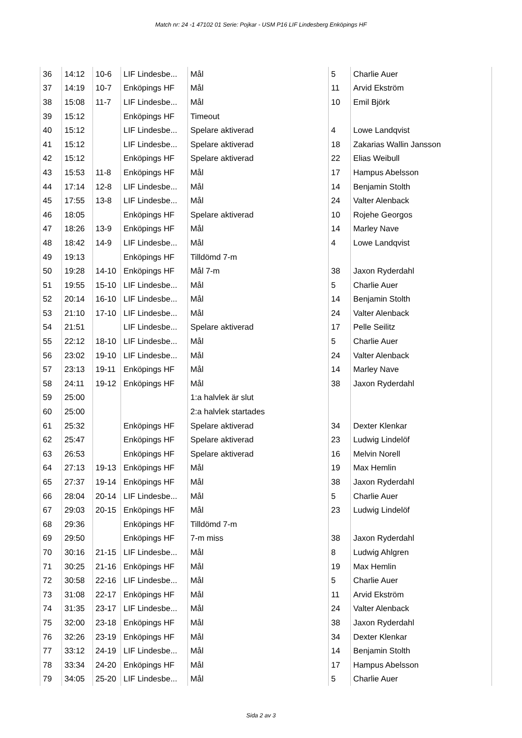Match nr: 24 -1 47102 01 Serie: Pojkar - USM P16 LIF Lindesberg Enköpings HF
| 36 | 14:12 | 10-6 | LIF Lindesbe... | Mål | 5 | Charlie Auer |
| 37 | 14:19 | 10-7 | Enköpings HF | Mål | 11 | Arvid Ekström |
| 38 | 15:08 | 11-7 | LIF Lindesbe... | Mål | 10 | Emil Björk |
| 39 | 15:12 | | Enköpings HF | Timeout | | |
| 40 | 15:12 | | LIF Lindesbe... | Spelare aktiverad | 4 | Lowe Landqvist |
| 41 | 15:12 | | LIF Lindesbe... | Spelare aktiverad | 18 | Zakarias Wallin Jansson |
| 42 | 15:12 | | Enköpings HF | Spelare aktiverad | 22 | Elias Weibull |
| 43 | 15:53 | 11-8 | Enköpings HF | Mål | 17 | Hampus Abelsson |
| 44 | 17:14 | 12-8 | LIF Lindesbe... | Mål | 14 | Benjamin Stolth |
| 45 | 17:55 | 13-8 | LIF Lindesbe... | Mål | 24 | Valter Alenback |
| 46 | 18:05 | | Enköpings HF | Spelare aktiverad | 10 | Rojehe Georgos |
| 47 | 18:26 | 13-9 | Enköpings HF | Mål | 14 | Marley Nave |
| 48 | 18:42 | 14-9 | LIF Lindesbe... | Mål | 4 | Lowe Landqvist |
| 49 | 19:13 | | Enköpings HF | Tilldömd 7-m | | |
| 50 | 19:28 | 14-10 | Enköpings HF | Mål 7-m | 38 | Jaxon Ryderdahl |
| 51 | 19:55 | 15-10 | LIF Lindesbe... | Mål | 5 | Charlie Auer |
| 52 | 20:14 | 16-10 | LIF Lindesbe... | Mål | 14 | Benjamin Stolth |
| 53 | 21:10 | 17-10 | LIF Lindesbe... | Mål | 24 | Valter Alenback |
| 54 | 21:51 | | LIF Lindesbe... | Spelare aktiverad | 17 | Pelle Seilitz |
| 55 | 22:12 | 18-10 | LIF Lindesbe... | Mål | 5 | Charlie Auer |
| 56 | 23:02 | 19-10 | LIF Lindesbe... | Mål | 24 | Valter Alenback |
| 57 | 23:13 | 19-11 | Enköpings HF | Mål | 14 | Marley Nave |
| 58 | 24:11 | 19-12 | Enköpings HF | Mål | 38 | Jaxon Ryderdahl |
| 59 | 25:00 | | | 1:a halvlek är slut | | |
| 60 | 25:00 | | | 2:a halvlek startades | | |
| 61 | 25:32 | | Enköpings HF | Spelare aktiverad | 34 | Dexter Klenkar |
| 62 | 25:47 | | Enköpings HF | Spelare aktiverad | 23 | Ludwig Lindelöf |
| 63 | 26:53 | | Enköpings HF | Spelare aktiverad | 16 | Melvin Norell |
| 64 | 27:13 | 19-13 | Enköpings HF | Mål | 19 | Max Hemlin |
| 65 | 27:37 | 19-14 | Enköpings HF | Mål | 38 | Jaxon Ryderdahl |
| 66 | 28:04 | 20-14 | LIF Lindesbe... | Mål | 5 | Charlie Auer |
| 67 | 29:03 | 20-15 | Enköpings HF | Mål | 23 | Ludwig Lindelöf |
| 68 | 29:36 | | Enköpings HF | Tilldömd 7-m | | |
| 69 | 29:50 | | Enköpings HF | 7-m miss | 38 | Jaxon Ryderdahl |
| 70 | 30:16 | 21-15 | LIF Lindesbe... | Mål | 8 | Ludwig Ahlgren |
| 71 | 30:25 | 21-16 | Enköpings HF | Mål | 19 | Max Hemlin |
| 72 | 30:58 | 22-16 | LIF Lindesbe... | Mål | 5 | Charlie Auer |
| 73 | 31:08 | 22-17 | Enköpings HF | Mål | 11 | Arvid Ekström |
| 74 | 31:35 | 23-17 | LIF Lindesbe... | Mål | 24 | Valter Alenback |
| 75 | 32:00 | 23-18 | Enköpings HF | Mål | 38 | Jaxon Ryderdahl |
| 76 | 32:26 | 23-19 | Enköpings HF | Mål | 34 | Dexter Klenkar |
| 77 | 33:12 | 24-19 | LIF Lindesbe... | Mål | 14 | Benjamin Stolth |
| 78 | 33:34 | 24-20 | Enköpings HF | Mål | 17 | Hampus Abelsson |
| 79 | 34:05 | 25-20 | LIF Lindesbe... | Mål | 5 | Charlie Auer |
Sida 2 av 3